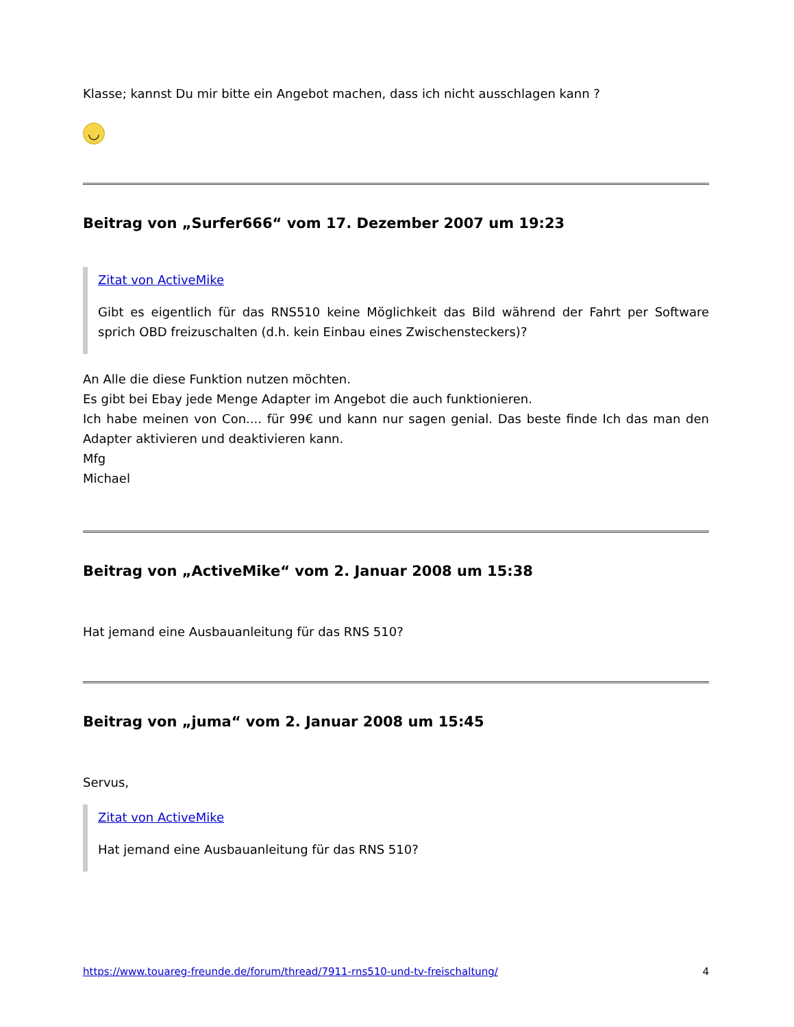Klasse; kannst Du mir bitte ein Angebot machen, dass ich nicht ausschlagen kann ?
◡
Beitrag von „Surfer666“ vom 17. Dezember 2007 um 19:23
Zitat von ActiveMike
Gibt es eigentlich für das RNS510 keine Möglichkeit das Bild während der Fahrt per Software sprich OBD freizuschalten (d.h. kein Einbau eines Zwischensteckers)?
An Alle die diese Funktion nutzen möchten.
Es gibt bei Ebay jede Menge Adapter im Angebot die auch funktionieren.
Ich habe meinen von Con.... für 99€ und kann nur sagen genial. Das beste finde Ich das man den Adapter aktivieren und deaktivieren kann.
Mfg
Michael
Beitrag von „ActiveMike“ vom 2. Januar 2008 um 15:38
Hat jemand eine Ausbauanleitung für das RNS 510?
Beitrag von „juma“ vom 2. Januar 2008 um 15:45
Servus,
Zitat von ActiveMike
Hat jemand eine Ausbauanleitung für das RNS 510?
https://www.touareg-freunde.de/forum/thread/7911-rns510-und-tv-freischaltung/ 4